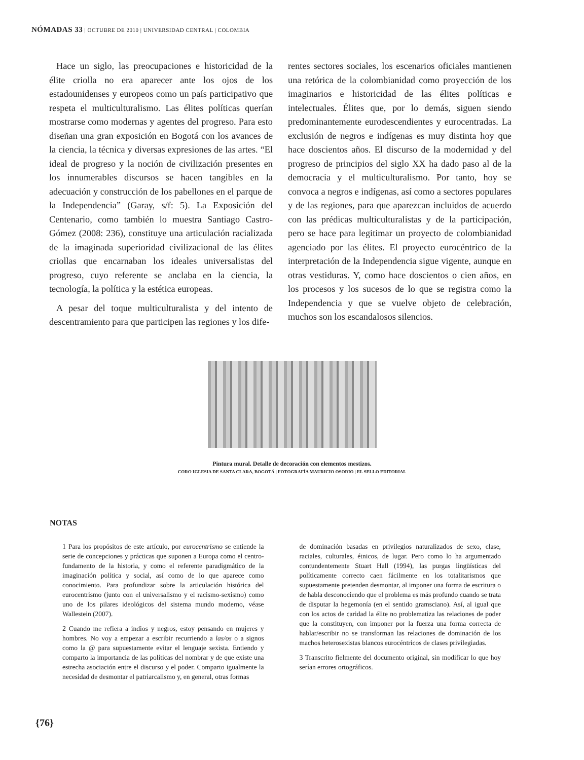NÓMADAS 33 | OCTUBRE DE 2010 | UNIVERSIDAD CENTRAL | COLOMBIA
Hace un siglo, las preocupaciones e historicidad de la élite criolla no era aparecer ante los ojos de los estadounidenses y europeos como un país participativo que respeta el multiculturalismo. Las élites políticas querían mostrarse como modernas y agentes del progreso. Para esto diseñan una gran exposición en Bogotá con los avances de la ciencia, la técnica y diversas expresiones de las artes. “El ideal de progreso y la noción de civilización presentes en los innumerables discursos se hacen tangibles en la adecuación y construcción de los pabellones en el parque de la Independencia” (Garay, s/f: 5). La Exposición del Centenario, como también lo muestra Santiago Castro-Gómez (2008: 236), constituye una articulación racializada de la imaginada superioridad civilizacional de las élites criollas que encarnaban los ideales universalistas del progreso, cuyo referente se anclaba en la ciencia, la tecnología, la política y la estética europeas.
A pesar del toque multiculturalista y del intento de descentramiento para que participen las regiones y los dife-
rentes sectores sociales, los escenarios oficiales mantienen una retórica de la colombianidad como proyección de los imaginarios e historicidad de las élites políticas e intelectuales. Élites que, por lo demás, siguen siendo predominantemente eurodescendientes y eurocentradas. La exclusión de negros e indígenas es muy distinta hoy que hace doscientos años. El discurso de la modernidad y del progreso de principios del siglo XX ha dado paso al de la democracia y el multiculturalismo. Por tanto, hoy se convoca a negros e indígenas, así como a sectores populares y de las regiones, para que aparezcan incluidos de acuerdo con las prédicas multiculturalistas y de la participación, pero se hace para legitimar un proyecto de colombianidad agenciado por las élites. El proyecto eurocéntrico de la interpretación de la Independencia sigue vigente, aunque en otras vestiduras. Y, como hace doscientos o cien años, en los procesos y los sucesos de lo que se registra como la Independencia y que se vuelve objeto de celebración, muchos son los escandalosos silencios.
Pintura mural. Detalle de decoración con elementos mestizos.
CORO IGLESIA DE SANTA CLARA, BOGOTÁ | FOTOGRAFÍA MAURICIO OSORIO | EL SELLO EDITORIAL
NOTAS
<sup>1</sup> Para los propósitos de este artículo, por eurocentrismo se entiende la serie de concepciones y prácticas que suponen a Europa como el centro-fundamento de la historia, y como el referente paradigmático de la imaginación política y social, así como de lo que aparece como conocimiento. Para profundizar sobre la articulación histórica del eurocentrismo (junto con el universalismo y el racismo-sexismo) como uno de los pilares ideológicos del sistema mundo moderno, véase Wallestein (2007).
<sup>2</sup> Cuando me refiera a indios y negros, estoy pensando en mujeres y hombres. No voy a empezar a escribir recurriendo a las/os o a signos como la @ para supuestamente evitar el lenguaje sexista. Entiendo y comparto la importancia de las políticas del nombrar y de que existe una estrecha asociación entre el discurso y el poder. Comparto igualmente la necesidad de desmontar el patriarcalismo y, en general, otras formas
de dominación basadas en privilegios naturalizados de sexo, clase, raciales, culturales, étnicos, de lugar. Pero como lo ha argumentado contundentemente Stuart Hall (1994), las purgas lingüísticas del políticamente correcto caen fácilmente en los totalitarismos que supuestamente pretenden desmontar, al imponer una forma de escritura o de habla desconociendo que el problema es más profundo cuando se trata de disputar la hegemonía (en el sentido gramsciano). Así, al igual que con los actos de caridad la élite no problematiza las relaciones de poder que la constituyen, con imponer por la fuerza una forma correcta de hablar/escribir no se transforman las relaciones de dominación de los machos heterosexistas blancos eurocéntricos de clases privilegiadas.
<sup>3</sup> Transcrito fielmente del documento original, sin modificar lo que hoy serían errores ortográficos.
{76}